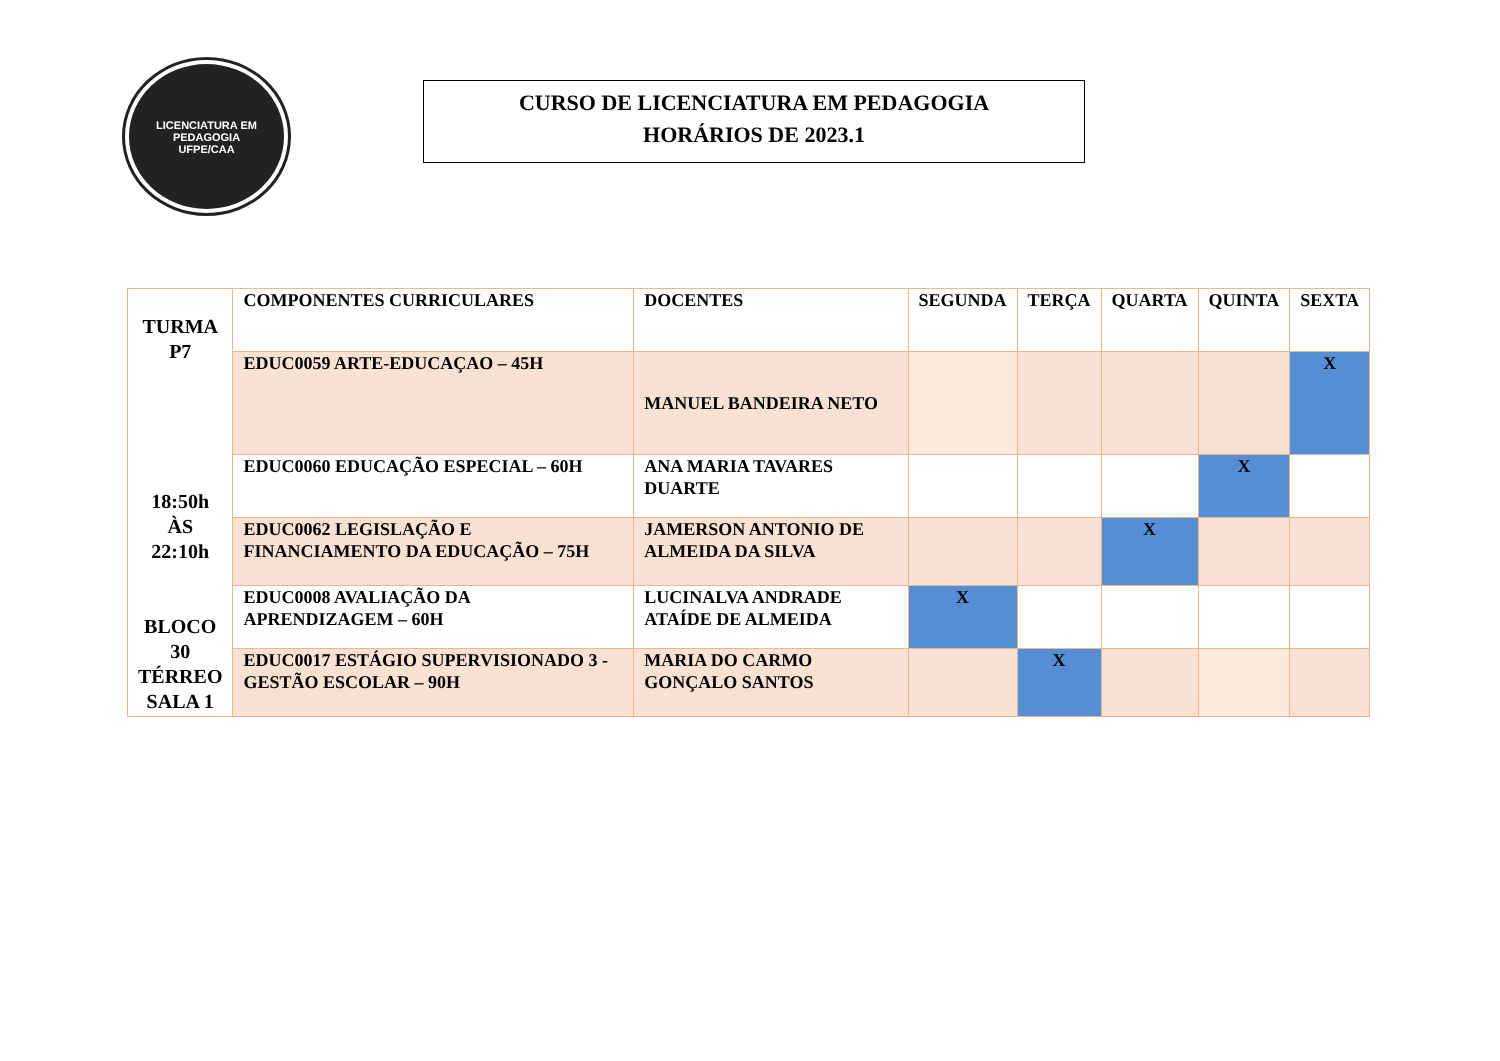LICENCIATURA EM PEDAGOGIA
UFPE/CAA
CURSO DE LICENCIATURA EM PEDAGOGIA
HORÁRIOS DE 2023.1
| TURMA P7 18:50h ÀS 22:10h BLOCO 30 TÉRREO SALA 1 | COMPONENTES CURRICULARES | DOCENTES | SEGUNDA | TERÇA | QUARTA | QUINTA | SEXTA |
| | EDUC0059 ARTE-EDUCAÇAO – 45H | MANUEL BANDEIRA NETO | | | | | X |
| | EDUC0060 EDUCAÇÃO ESPECIAL – 60H | ANA MARIA TAVARES DUARTE | | | | X | |
| | EDUC0062 LEGISLAÇÃO E FINANCIAMENTO DA EDUCAÇÃO – 75H | JAMERSON ANTONIO DE ALMEIDA DA SILVA | | | X | | |
| | EDUC0008 AVALIAÇÃO DA APRENDIZAGEM – 60H | LUCINALVA ANDRADE ATAÍDE DE ALMEIDA | X | | | | |
| | EDUC0017 ESTÁGIO SUPERVISIONADO 3 - GESTÃO ESCOLAR – 90H | MARIA DO CARMO GONÇALO SANTOS | | X | | | |